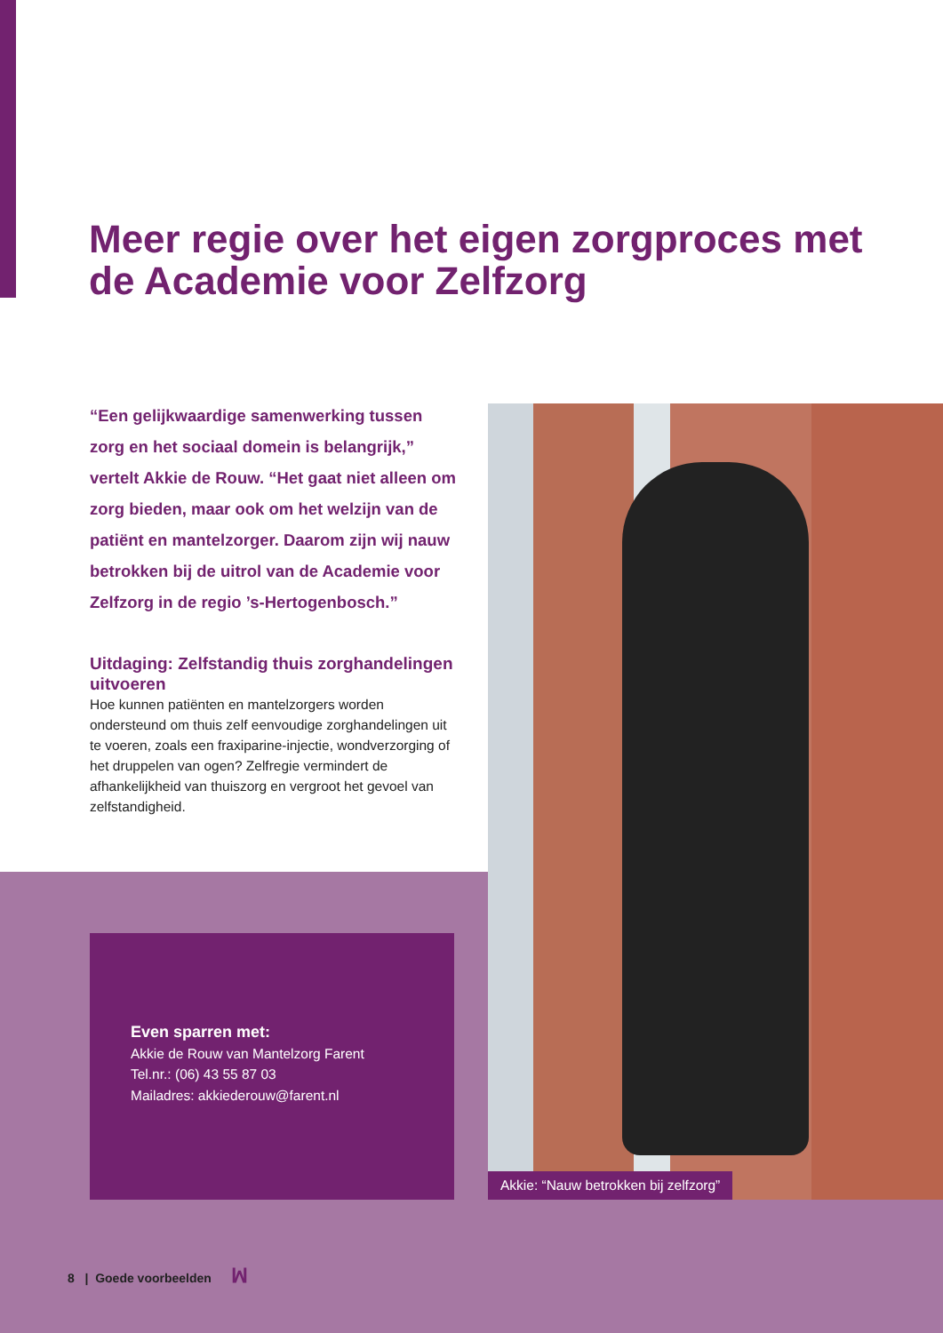Meer regie over het eigen zorgproces met de Academie voor Zelfzorg
“Een gelijkwaardige samenwerking tussen zorg en het sociaal domein is belangrijk,” vertelt Akkie de Rouw. “Het gaat niet alleen om zorg bieden, maar ook om het welzijn van de patiënt en mantelzorger. Daarom zijn wij nauw betrokken bij de uitrol van de Academie voor Zelfzorg in de regio ’s-Hertogenbosch.”
Uitdaging: Zelfstandig thuis zorghandelingen uitvoeren
Hoe kunnen patiënten en mantelzorgers worden ondersteund om thuis zelf eenvoudige zorghandelingen uit te voeren, zoals een fraxiparine-injectie, wondverzorging of het druppelen van ogen? Zelfregie vermindert de afhankelijkheid van thuiszorg en vergroot het gevoel van zelfstandigheid.
Even sparren met:
Akkie de Rouw van Mantelzorg Farent
Tel.nr.: (06) 43 55 87 03
Mailadres: akkiederouw@farent.nl
Akkie: “Nauw betrokken bij zelfzorg”
8 | Goede voorbeelden ꟽ